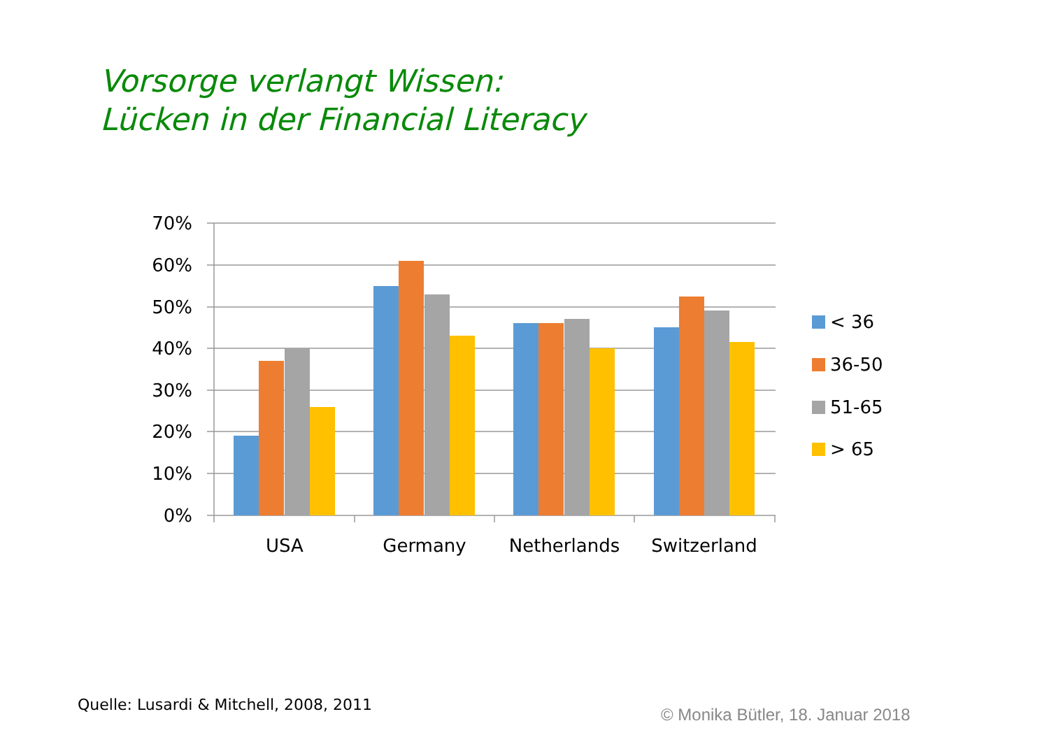Vorsorge verlangt Wissen:
Lücken in der Financial Literacy
70%
60%
50%
40%
30%
20%
10%
0%
USA
Germany
Netherlands
Switzerland
< 36
36-50
51-65
> 65
Quelle: Lusardi & Mitchell, 2008, 2011
© Monika Bütler, 18. Januar 2018